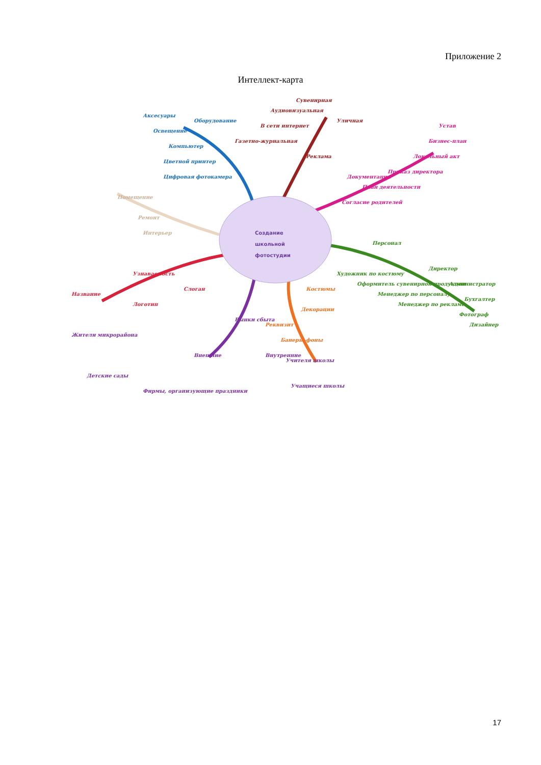Приложение 2
Интеллект-карта
Создание
школьной
фотостудии
Оборудование
Аксесуары
Освещение
Компьютер
Цветной принтер
Цифровая фотокамера
Реклама
Сувенирная
Аудиовизуальная
В сети интернет
Газетно-журнальная
Уличная
Документация
Устав
Бизнес-план
Локальный акт
Приказ директора
План деятельности
Согласие родителей
Помещение
Ремонт
Интерьер
Персонал
Директор
Администратор
Бухгалтер
Фотограф
Дизайнер
Художник по костюму
Оформитель сувенирной продукции
Менеджер по персоналу
Менеджер по рекламе
Реквизит
Костюмы
Декорации
Банеры-фоны
Рынки сбыта
Внешние
Жители микрорайона
Детские сады
Фирмы, организующие праздники
Внутренние
Учителя школы
Учащиеся школы
Узнаваемость
Название
Логотип
Слоган
17